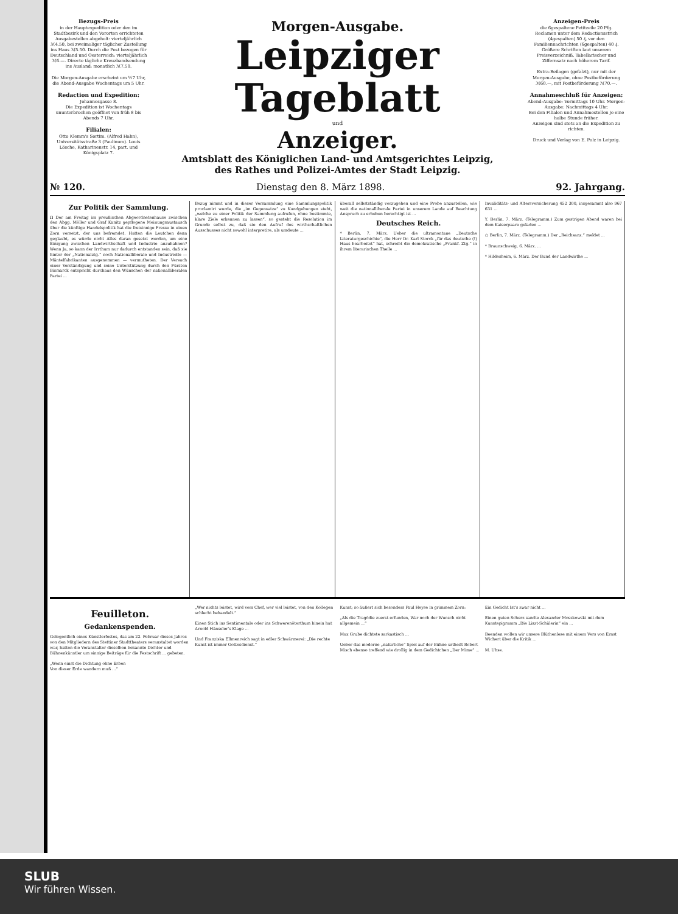Bezugs-Preis
in der Hauptexpedition oder den im Stadtbezirk und den Vororten errichteten Ausgabestellen abgeholt: vierteljährlich ℳ4.50, bei zweimaliger täglicher Zustellung ins Haus ℳ5.50. Durch die Post bezogen für Deutschland und Oesterreich: vierteljährlich ℳ6.—. Directe tägliche Kreuzbandsendung ins Ausland: monatlich ℳ7.50.
Die Morgen-Ausgabe erscheint um ½7 Uhr, die Abend-Ausgabe Wochentags um 5 Uhr.
Redaction und Expedition:
Johannesgasse 8.
Die Expedition ist Wochentags ununterbrochen geöffnet von früh 8 bis Abends 7 Uhr.
Filialen:
Otto Klemm's Sortim. (Alfred Hahn), Universitätsstraße 3 (Paulinum). Louis Lösche, Katharinenstr. 14, part. und Königsplatz 7.
Morgen-Ausgabe.
Leipziger Tageblatt
und
Anzeiger.
Amtsblatt des Königlichen Land- und Amtsgerichtes Leipzig,
des Rathes und Polizei-Amtes der Stadt Leipzig.
Anzeigen-Preis
die 6gespaltene Petitzeile 20 Pfg.
Reclamen unter dem Redactionsstrich (4gespalten) 50 ₰, vor den Familiennachrichten (6gespalten) 40 ₰.
Größere Schriften laut unserem Preisverzeichniß. Tabellarischer und Ziffernsatz nach höherem Tarif.
Extra-Beilagen (gefalzt), nur mit der Morgen-Ausgabe, ohne Postbeförderung ℳ60.—, mit Postbeförderung ℳ70.—.
Annahmeschluß für Anzeigen:
Abend-Ausgabe: Vormittags 10 Uhr. Morgen-Ausgabe: Nachmittags 4 Uhr.
Bei den Filialen und Annahmestellen je eine halbe Stunde früher.
Anzeigen sind stets an die Expedition zu richten.
Druck und Verlag von E. Polz in Leipzig.
№ 120. Dienstag den 8. März 1898. 92. Jahrgang.
Zur Politik der Sammlung.
Ω Der am Freitag im preußischen Abgeordnetenhause zwischen den Abgg. Möller und Graf Kanitz gepflogene Meinungsaustausch über die künftige Handelspolitik hat die freisinnige Presse in einen Zorn versetzt, der uns befremdet. Hatten die Leutchen denn geglaubt, es würde nicht Alles daran gesetzt werden, um eine Einigung zwischen Landwirthschaft und Industrie anzubahnen? Wenn Ja, so kann der Irrthum nur dadurch entstanden sein, daß sie hinter der „Nationalztg.“ noch Nationalliberale und Industrielle — Mäntelfabrikanten ausgenommen — vermutheten. Der Versuch einer Verständigung und seine Unterstützung durch den Fürsten Bismarck entspricht durchaus den Wünschen der nationalliberalen Partei ...
Bezug nimmt und in dieser Versammlung eine Sammlungspolitik proclamirt wurde, die „im Gegensatze“ zu Kundgebungen steht, „welche zu einer Politik der Sammlung aufrufen, ohne bestimmte, klare Ziele erkennen zu lassen“, so gesteht die Resolution im Grunde selbst zu, daß sie den Aufruf des wirthschaftlichen Ausschusses nicht sowohl interpretire, als umdeute ...
überall selbstständig vorzugehen und eine Probe anzustellen, wie weit die nationalliberale Partei in unserem Lande auf Beachtung Anspruch zu erheben berechtigt ist ...
Deutsches Reich.
* Berlin, 7. März. Ueber die ultramontane „Deutsche Literaturgeschichte“, die Herr Dr. Karl Storck „für das deutsche (!) Haus bearbeitet“ hat, schreibt die demokratische „Frankf. Ztg.“ in ihrem literarischen Theile ...
Invaliditäts- und Altersversicherung 452 300, insgesammt also 967 631 ...
Y. Berlin, 7. März. (Telegramm.) Zum gestrigen Abend waren bei dem Kaiserpaare geladen ...
○ Berlin, 7. März. (Telegramm.) Der „Reichsanz.“ meldet ...
* Braunschweig, 6. März. ...
* Hildesheim, 6. März. Der Bund der Landwirthe ...
Feuilleton.
Gedankenspenden.
Gelegentlich eines Künstlerfestes, das am 22. Februar dieses Jahres von den Mitgliedern des Stettiner Stadttheaters veranstaltet worden war, hatten die Veranstalter dieselben bekannte Dichter und Bühnenkünstler um sinnige Beiträge für die Festschrift ... gebeten.
„Wenn einst die Dichtung ohne Erben
Von dieser Erde wandern muß ...“
„Wer nichts leistet, wird vom Chef, wer viel leistet, von den Kollegen schlecht behandelt.“
Einen Stich ins Sentimentale oder ins Schwerenöterthum hinein hat Arnold Hänseler's Klage ...
Und Franziska Ellmenreich sagt in edler Schwärmerei: „Die rechte Kunst ist immer Gottesdienst.“
Kunst; so äußert sich besonders Paul Heyse in grimmem Zorn:
„Als die Tragödie zuerst erfunden, War noch der Wunsch nicht allgemein ...“
Max Grube dichtete sarkastisch ...
Ueber das moderne „natürliche“ Spiel auf der Bühne urtheilt Robert Misch ebenso treffend wie drollig in dem Gedichtchen „Der Mime“ ...
Ein Gedicht Ist's zwar nicht ...
Einen guten Scherz sandte Alexander Moszkowski mit dem Kunstepigramm „Die Liszt-Schülerin“ ein ...
Beenden wollen wir unsere Blüthenlese mit einem Vers von Ernst Wichert über die Kritik ...
M. Uhse.
SLUB
Wir führen Wissen.